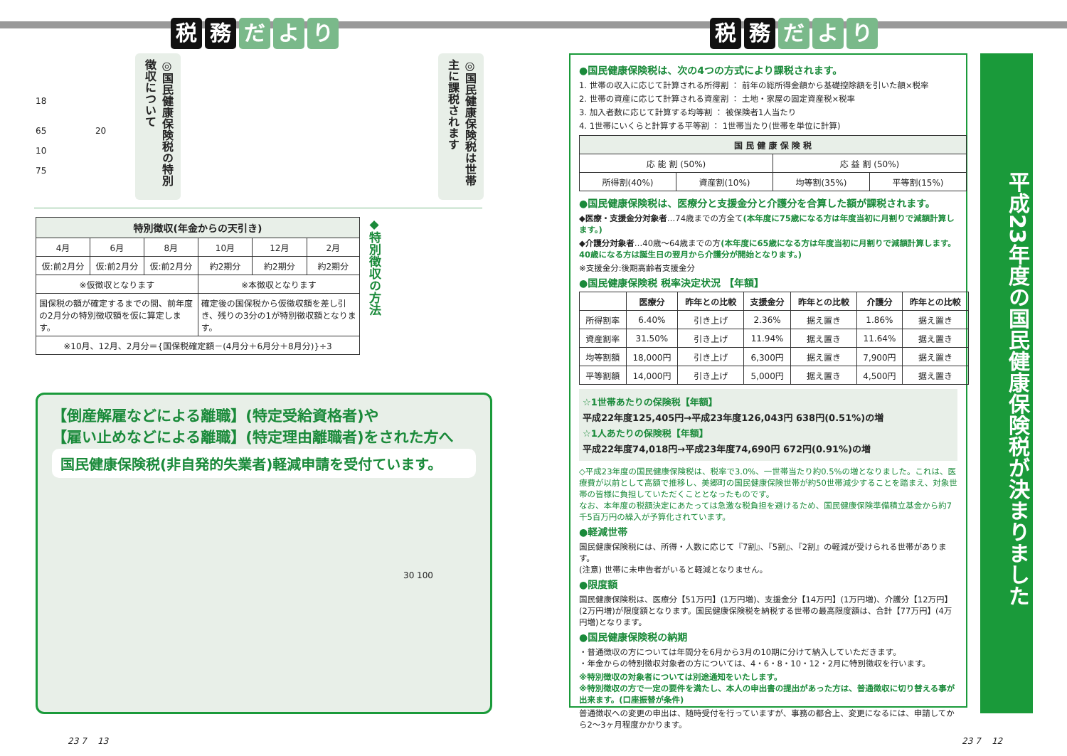税務 だ よ り 税務 だ よ り
18
65 20
10
75
◎国民健康保険税の特別徴収について
◎国民健康保険税は世帯主に課税されます
| 特別徴収(年金からの天引き) | | | | | |
| --- | --- | --- | --- | --- | --- |
| 4月 | 6月 | 8月 | 10月 | 12月 | 2月 |
| 仮:前2月分 | 仮:前2月分 | 仮:前2月分 | 約2期分 | 約2期分 | 約2期分 |
| ※仮徴収となります | | | ※本徴収となります | | |
| 国保税の額が確定するまでの間、前年度の2月分の特別徴収額を仮に算定します。 | | | 確定後の国保税から仮徴収額を差し引き、残りの3分の1が特別徴収額となります。 | | |
| ※10月、12月、2月分＝{国保税確定額－(4月分＋6月分＋8月分)}÷3 | | | | | |
◆特別徴収の方法
【倒産解雇などによる離職】(特定受給資格者)や
【雇い止めなどによる離職】(特定理由離職者)をされた方へ
国民健康保険税(非自発的失業者)軽減申請を受付ています。
30 100
23 7 13 23 7 12
●国民健康保険税は、次の4つの方式により課税されます。
1. 世帯の収入に応じて計算される所得割 ： 前年の総所得金額から基礎控除額を引いた額×税率
2. 世帯の資産に応じて計算される資産割 ： 土地・家屋の固定資産税×税率
3. 加入者数に応じて計算する均等割 ： 被保険者1人当たり
4. 1世帯にいくらと計算する平等割 ： 1世帯当たり(世帯を単位に計算)
| 国 民 健 康 保 険 税 | | | |
| --- | --- | --- | --- |
| 応 能 割 (50%) | | 応 益 割 (50%) | |
| 所得割(40%) | 資産割(10%) | 均等割(35%) | 平等割(15%) |
●国民健康保険税は、医療分と支援金分と介護分を合算した額が課税されます。
◆医療・支援金分対象者…74歳までの方全て(本年度に75歳になる方は年度当初に月割りで減額計算します。)
◆介護分対象者…40歳～64歳までの方(本年度に65歳になる方は年度当初に月割りで減額計算します。40歳になる方は誕生日の翌月から介護分が開始となります。)
※支援金分:後期高齢者支援金分
●国民健康保険税 税率決定状況 【年額】
| | 医療分 | 昨年との比較 | 支援金分 | 昨年との比較 | 介護分 | 昨年との比較 |
| --- | --- | --- | --- | --- | --- | --- |
| 所得割率 | 6.40% | 引き上げ | 2.36% | 据え置き | 1.86% | 据え置き |
| 資産割率 | 31.50% | 引き上げ | 11.94% | 据え置き | 11.64% | 据え置き |
| 均等割額 | 18,000円 | 引き上げ | 6,300円 | 据え置き | 7,900円 | 据え置き |
| 平等割額 | 14,000円 | 引き上げ | 5,000円 | 据え置き | 4,500円 | 据え置き |
☆1世帯あたりの保険税【年額】
平成22年度125,405円→平成23年度126,043円 638円(0.51%)の増
☆1人あたりの保険税【年額】
平成22年度74,018円→平成23年度74,690円 672円(0.91%)の増
◇平成23年度の国民健康保険税は、税率で3.0%、一世帯当たり約0.5%の増となりました。これは、医療費が以前として高額で推移し、美郷町の国民健康保険世帯が約50世帯減少することを踏まえ、対象世帯の皆様に負担していただくこととなったものです。
なお、本年度の税額決定にあたっては急激な税負担を避けるため、国民健康保険準備積立基金から約7千5百万円の繰入が予算化されています。
●軽減世帯
国民健康保険税には、所得・人数に応じて『7割』、『5割』、『2割』の軽減が受けられる世帯があります。
(注意) 世帯に未申告者がいると軽減となりません。
●限度額
国民健康保険税は、医療分【51万円】(1万円増)、支援金分【14万円】(1万円増)、介護分【12万円】(2万円増)が限度額となります。国民健康保険税を納税する世帯の最高限度額は、合計【77万円】(4万円増)となります。
●国民健康保険税の納期
・普通徴収の方については年間分を6月から3月の10期に分けて納入していただきます。
・年金からの特別徴収対象者の方については、4・6・8・10・12・2月に特別徴収を行います。
※特別徴収の対象者については別途通知をいたします。
※特別徴収の方で一定の要件を満たし、本人の申出書の提出があった方は、普通徴収に切り替える事が出来ます。(口座振替が条件)
普通徴収への変更の申出は、随時受付を行っていますが、事務の都合上、変更になるには、申請してから2～3ヶ月程度かかります。
平成23年度の国民健康保険税が決まりました